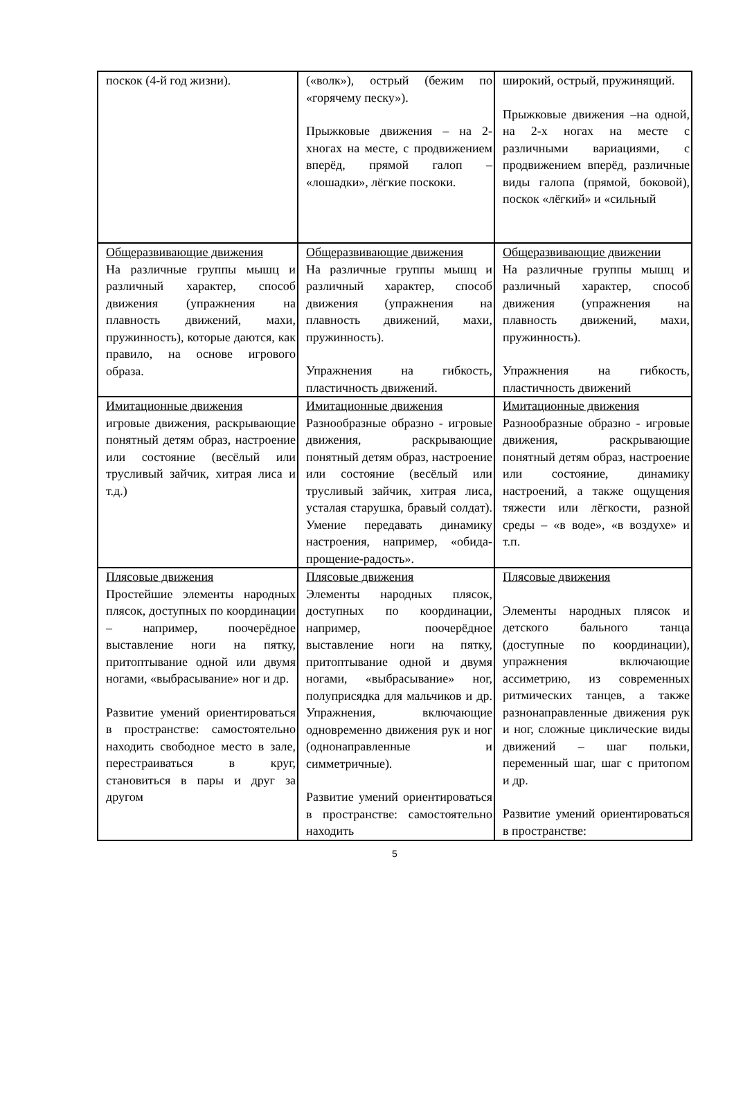| поскок (4-й год жизни). | («волк»), острый (бежим по «горячему песку»). Прыжковые движения – на 2-хногах на месте, с продвижением вперёд, прямой галоп – «лошадки», лёгкие поскоки. | широкий, острый, пружинящий. Прыжковые движения –на одной, на 2-х ногах на месте с различными вариациями, с продвижением вперёд, различные виды галопа (прямой, боковой), поскок «лёгкий» и «сильный |
| Общеразвивающие движения На различные группы мышц и различный характер, способ движения (упражнения на плавность движений, махи, пружинность), которые даются, как правило, на основе игрового образа. | Общеразвивающие движения На различные группы мышц и различный характер, способ движения (упражнения на плавность движений, махи, пружинность). Упражнения на гибкость, пластичность движений. | Общеразвивающие движении На различные группы мышц и различный характер, способ движения (упражнения на плавность движений, махи, пружинность). Упражнения на гибкость, пластичность движений |
| Имитационные движения игровые движения, раскрывающие понятный детям образ, настроение или состояние (весёлый или трусливый зайчик, хитрая лиса и т.д.) | Имитационные движения Разнообразные образно - игровые движения, раскрывающие понятный детям образ, настроение или состояние (весёлый или трусливый зайчик, хитрая лиса, усталая старушка, бравый солдат). Умение передавать динамику настроения, например, «обида-прощение-радость». | Имитационные движения Разнообразные образно - игровые движения, раскрывающие понятный детям образ, настроение или состояние, динамику настроений, а также ощущения тяжести или лёгкости, разной среды – «в воде», «в воздухе» и т.п. |
| Плясовые движения Простейшие элементы народных плясок, доступных по координации – например, поочерёдное выставление ноги на пятку, притоптывание одной или двумя ногами, «выбрасывание» ног и др. Развитие умений ориентироваться в пространстве: самостоятельно находить свободное место в зале, перестраиваться в круг, становиться в пары и друг за другом | Плясовые движения Элементы народных плясок, доступных по координации, например, поочерёдное выставление ноги на пятку, притоптывание одной и двумя ногами, «выбрасывание» ног, полуприсядка для мальчиков и др. Упражнения, включающие одновременно движения рук и ног (однонаправленные и симметричные). Развитие умений ориентироваться в пространстве: самостоятельно находить | Плясовые движения Элементы народных плясок и детского бального танца (доступные по координации), упражнения включающие ассиметрию, из современных ритмических танцев, а также разнонаправленные движения рук и ног, сложные циклические виды движений – шаг польки, переменный шаг, шаг с притопом и др. Развитие умений ориентироваться в пространстве: |
5